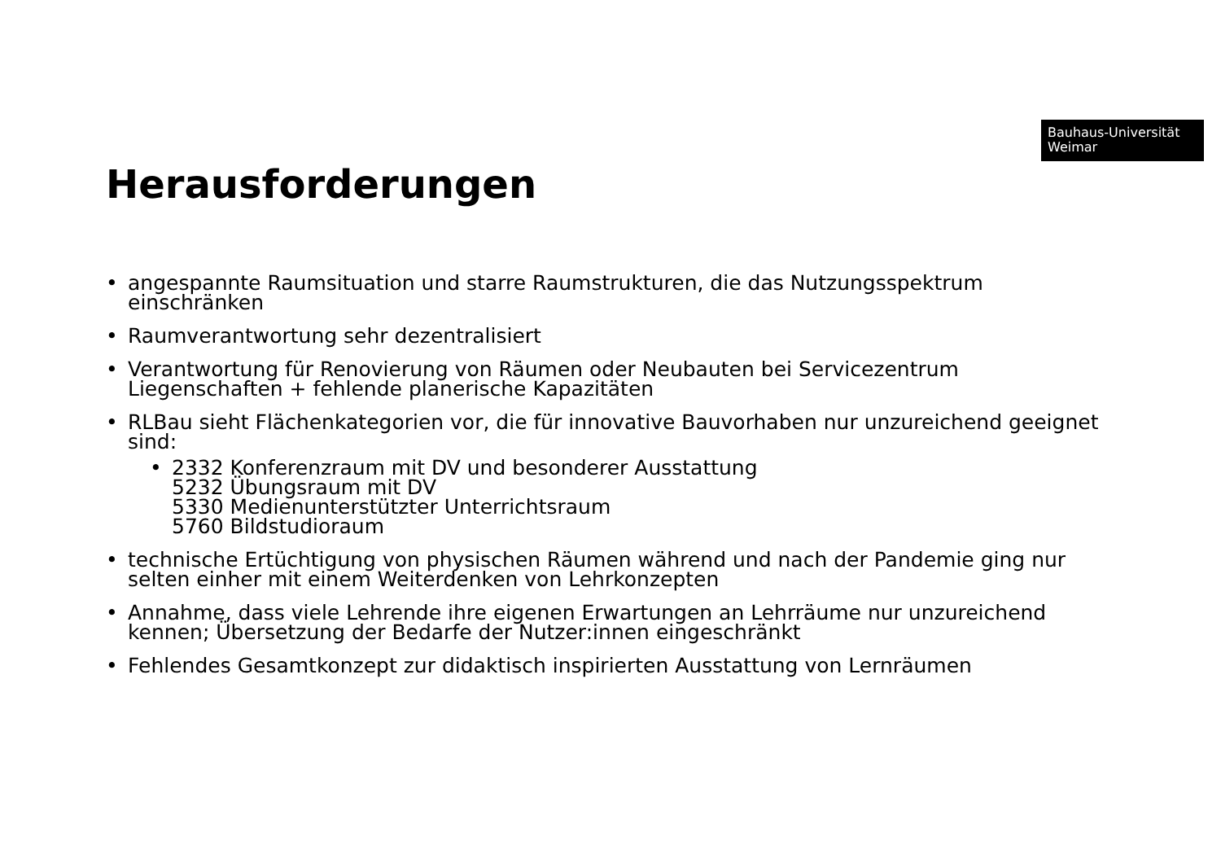Bauhaus-Universität
Weimar
Herausforderungen
• angespannte Raumsituation und starre Raumstrukturen, die das Nutzungsspektrum einschränken
• Raumverantwortung sehr dezentralisiert
• Verantwortung für Renovierung von Räumen oder Neubauten bei Servicezentrum Liegenschaften + fehlende planerische Kapazitäten
• RLBau sieht Flächenkategorien vor, die für innovative Bauvorhaben nur unzureichend geeignet sind:
• 2332 Konferenzraum mit DV und besonderer Ausstattung
5232 Übungsraum mit DV
5330 Medienunterstützter Unterrichtsraum
5760 Bildstudioraum
• technische Ertüchtigung von physischen Räumen während und nach der Pandemie ging nur selten einher mit einem Weiterdenken von Lehrkonzepten
• Annahme, dass viele Lehrende ihre eigenen Erwartungen an Lehrräume nur unzureichend kennen; Übersetzung der Bedarfe der Nutzer:innen eingeschränkt
• Fehlendes Gesamtkonzept zur didaktisch inspirierten Ausstattung von Lernräumen